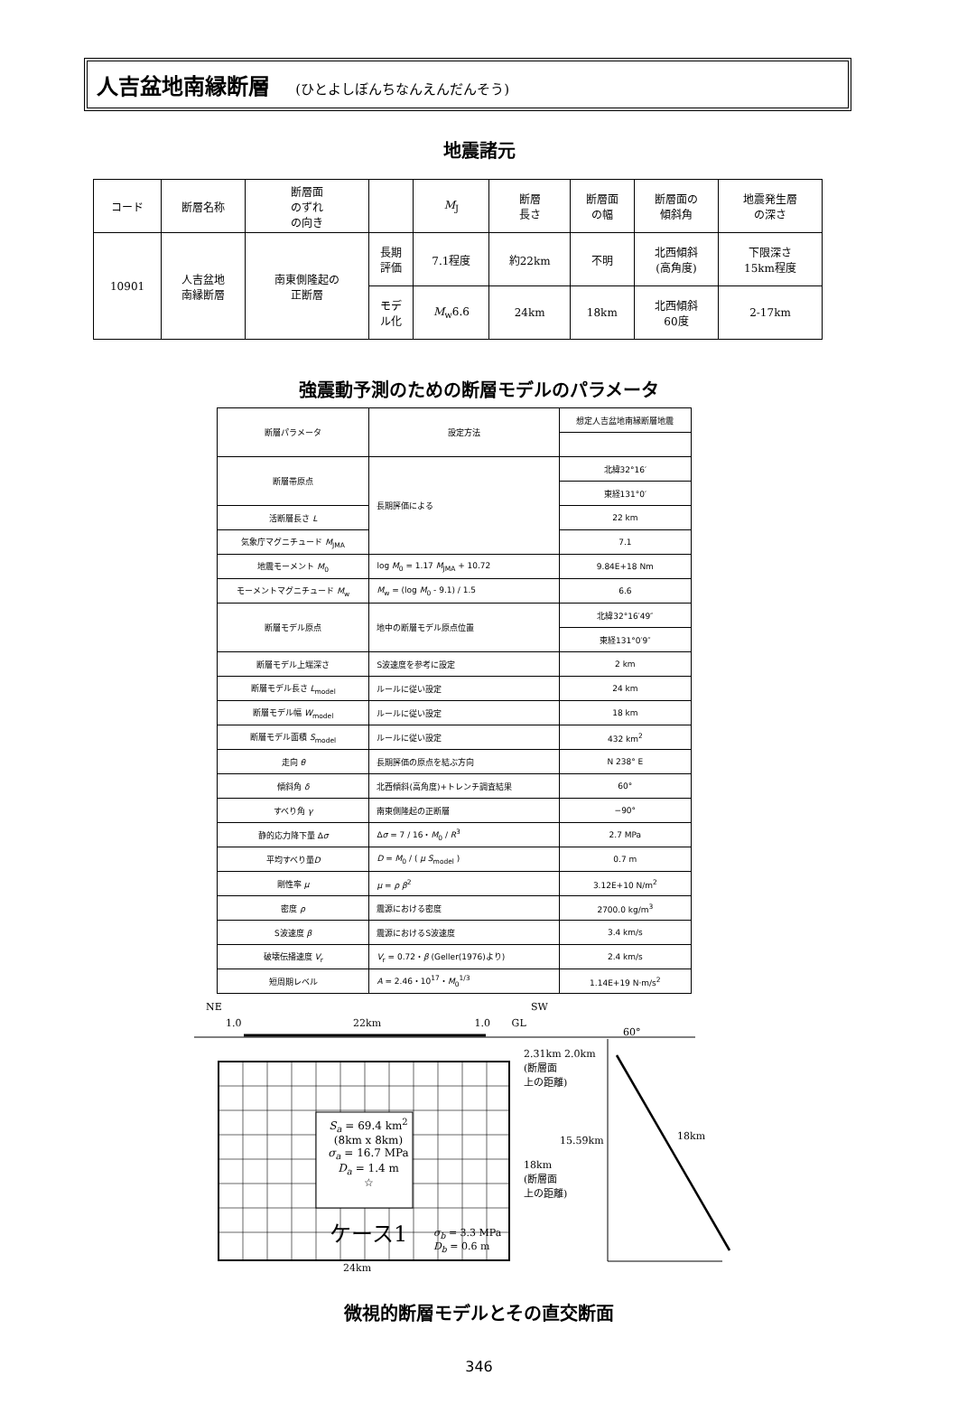人吉盆地南縁断層 (ひとよしぼんちなんえんだんそう)
地震諸元
| コード | 断層名称 | 断層面 のずれ の向き | | M<sub>J</sub> | 断層 長さ | 断層面 の幅 | 断層面の 傾斜角 | 地震発生層 の深さ |
| 10901 | 人吉盆地 南縁断層 | 南東側隆起の 正断層 | 長期 評価 | 7.1程度 | 約22km | 不明 | 北西傾斜 (高角度) | 下限深さ 15km程度 |
| | | | モデ ル化 | M<sub>w</sub>6.6 | 24km | 18km | 北西傾斜 60度 | 2-17km |
強震動予測のための断層モデルのパラメータ
| 断層パラメータ | 設定方法 | 想定人吉盆地南縁断層地震 |
| 断層帯原点 | 長期評価による | 北緯32°16′ |
| | | 東経131°0′ |
| 活断層長さ L | | 22 km |
| 気象庁マグニチュード M<sub>JMA</sub> | | 7.1 |
| 地震モーメント M<sub>0</sub> | log M<sub>0</sub> = 1.17 M<sub>JMA</sub> + 10.72 | 9.84E+18 Nm |
| モーメントマグニチュード M<sub>w</sub> | M<sub>w</sub> = (log M<sub>0</sub> - 9.1) / 1.5 | 6.6 |
| 断層モデル原点 | 地中の断層モデル原点位置 | 北緯32°16′49″ |
| | | 東経131°0′9″ |
| 断層モデル上端深さ | S波速度を参考に設定 | 2 km |
| 断層モデル長さ L<sub>model</sub> | ルールに従い設定 | 24 km |
| 断層モデル幅 W<sub>model</sub> | ルールに従い設定 | 18 km |
| 断層モデル面積 S<sub>model</sub> | ルールに従い設定 | 432 km<sup>2</sup> |
| 走向 θ | 長期評価の原点を結ぶ方向 | N 238° E |
| 傾斜角 δ | 北西傾斜(高角度)+トレンチ調査結果 | 60° |
| すべり角 γ | 南東側隆起の正断層 | −90° |
| 静的応力降下量 Δ σ | Δ σ = 7 / 16・ M<sub>0</sub> / R<sup>3</sup> | 2.7 MPa |
| 平均すべり量 D | D = M<sub>0</sub> / ( μ S<sub>model</sub> ) | 0.7 m |
| 剛性率 μ | μ = ρ β<sup>2</sup> | 3.12E+10 N/m<sup>2</sup> |
| 密度 ρ | 震源における密度 | 2700.0 kg/m<sup>3</sup> |
| S波速度 β | 震源におけるS波速度 | 3.4 km/s |
| 破壊伝播速度 V<sub>r</sub> | V<sub>r</sub> = 0.72・ β (Geller(1976)より) | 2.4 km/s |
| 短周期レベル | A = 2.46・10<sup>17</sup>・ M<sub>0</sub><sup>1/3</sup> | 1.14E+19 N·m/s<sup>2</sup> |
NE SW
1.0 22km 1.0 GL
60°
2.31km 2.0km
(断層面
上の距離)
S<sub>a</sub> = 69.4 km<sup>2</sup>
(8km x 8km)
σ<sub>a</sub> = 16.7 MPa
D<sub>a</sub> = 1.4 m
☆
15.59km 18km
18km
(断層面
上の距離)
ケース1
σ<sub>b</sub> = 3.3 MPa
D<sub>b</sub> = 0.6 m
24km
微視的断層モデルとその直交断面
346